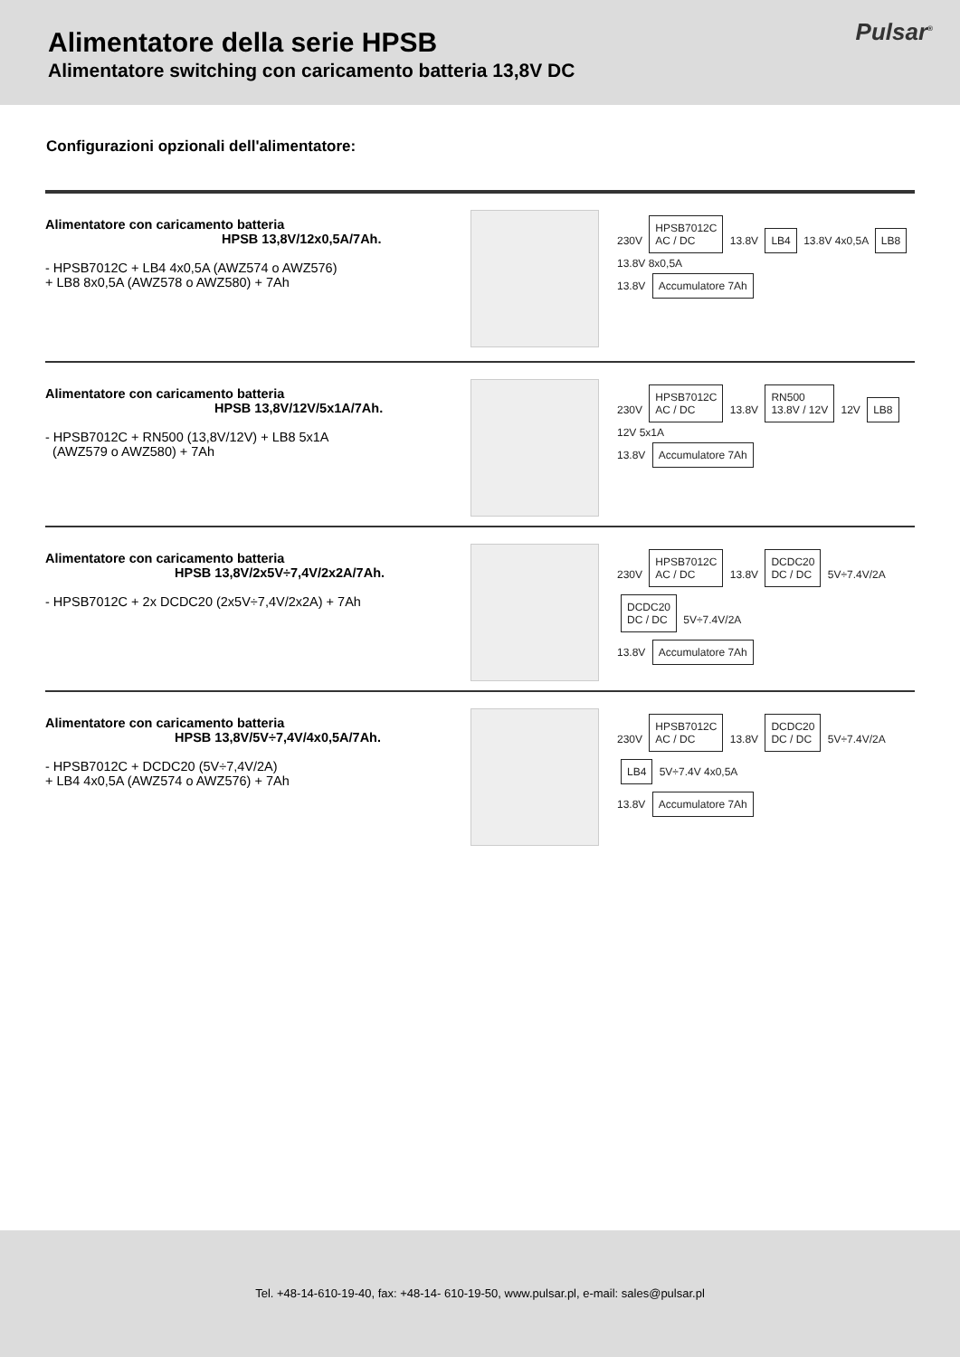Alimentatore della serie HPSB
Alimentatore switching con caricamento batteria 13,8V DC
Pulsar<sup>®</sup>
Configurazioni opzionali dell'alimentatore:
Alimentatore con caricamento batteria
HPSB 13,8V/12x0,5A/7Ah.
- HPSB7012C + LB4 4x0,5A (AWZ574 o AWZ576)
+ LB8 8x0,5A (AWZ578 o AWZ580) + 7Ah
230V HPSB7012C
AC / DC 13.8V LB4 13.8V 4x0,5A LB8 13.8V 8x0,5A
13.8V Accumulatore 7Ah
Alimentatore con caricamento batteria
HPSB 13,8V/12V/5x1A/7Ah.
- HPSB7012C + RN500 (13,8V/12V) + LB8 5x1A
(AWZ579 o AWZ580) + 7Ah
230V HPSB7012C
AC / DC 13.8V RN500
13.8V / 12V 12V LB8 12V 5x1A
13.8V Accumulatore 7Ah
Alimentatore con caricamento batteria
HPSB 13,8V/2x5V÷7,4V/2x2A/7Ah.
- HPSB7012C + 2x DCDC20 (2x5V÷7,4V/2x2A) + 7Ah
230V HPSB7012C
AC / DC 13.8V DCDC20
DC / DC 5V÷7.4V/2A DCDC20
DC / DC 5V÷7.4V/2A
13.8V Accumulatore 7Ah
Alimentatore con caricamento batteria
HPSB 13,8V/5V÷7,4V/4x0,5A/7Ah.
- HPSB7012C + DCDC20 (5V÷7,4V/2A)
+ LB4 4x0,5A (AWZ574 o AWZ576) + 7Ah
230V HPSB7012C
AC / DC 13.8V DCDC20
DC / DC 5V÷7.4V/2A LB4 5V÷7.4V 4x0,5A
13.8V Accumulatore 7Ah
Tel. +48-14-610-19-40, fax: +48-14- 610-19-50, www.pulsar.pl, e-mail: sales@pulsar.pl